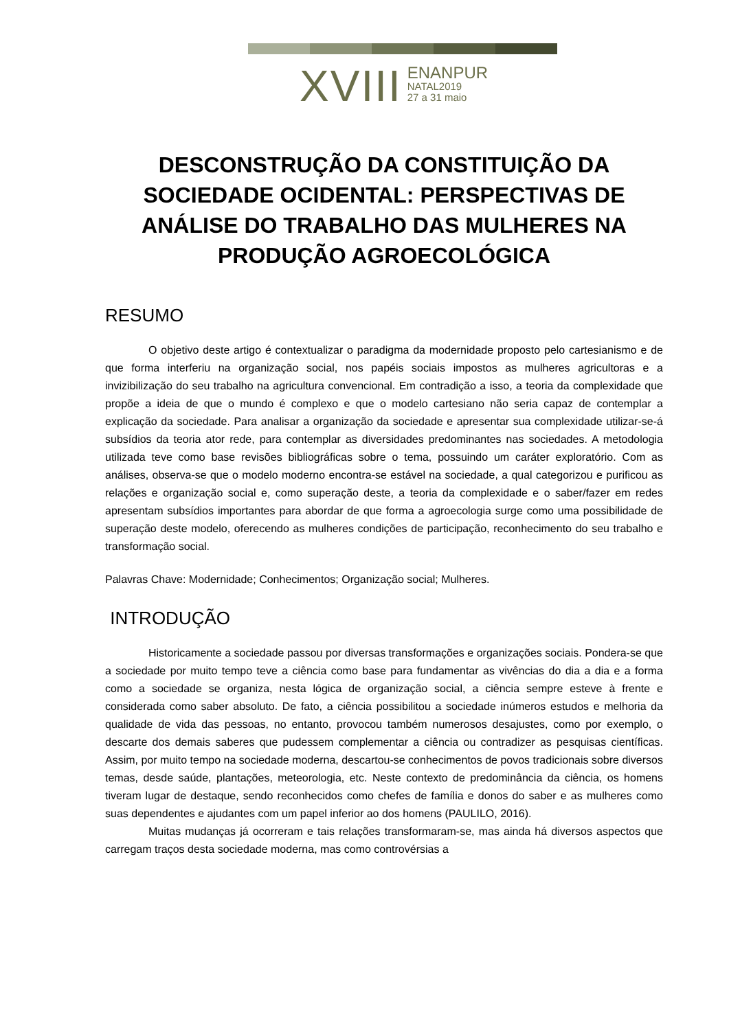XVIII
ENANPUR
NATAL2019
27 a 31 maio
DESCONSTRUÇÃO DA CONSTITUIÇÃO DA SOCIEDADE OCIDENTAL: PERSPECTIVAS DE ANÁLISE DO TRABALHO DAS MULHERES NA PRODUÇÃO AGROECOLÓGICA
RESUMO
O objetivo deste artigo é contextualizar o paradigma da modernidade proposto pelo cartesianismo e de que forma interferiu na organização social, nos papéis sociais impostos as mulheres agricultoras e a invizibilização do seu trabalho na agricultura convencional. Em contradição a isso, a teoria da complexidade que propõe a ideia de que o mundo é complexo e que o modelo cartesiano não seria capaz de contemplar a explicação da sociedade. Para analisar a organização da sociedade e apresentar sua complexidade utilizar-se-á subsídios da teoria ator rede, para contemplar as diversidades predominantes nas sociedades. A metodologia utilizada teve como base revisões bibliográficas sobre o tema, possuindo um caráter exploratório. Com as análises, observa-se que o modelo moderno encontra-se estável na sociedade, a qual categorizou e purificou as relações e organização social e, como superação deste, a teoria da complexidade e o saber/fazer em redes apresentam subsídios importantes para abordar de que forma a agroecologia surge como uma possibilidade de superação deste modelo, oferecendo as mulheres condições de participação, reconhecimento do seu trabalho e transformação social.
Palavras Chave: Modernidade; Conhecimentos; Organização social; Mulheres.
INTRODUÇÃO
Historicamente a sociedade passou por diversas transformações e organizações sociais. Pondera-se que a sociedade por muito tempo teve a ciência como base para fundamentar as vivências do dia a dia e a forma como a sociedade se organiza, nesta lógica de organização social, a ciência sempre esteve à frente e considerada como saber absoluto. De fato, a ciência possibilitou a sociedade inúmeros estudos e melhoria da qualidade de vida das pessoas, no entanto, provocou também numerosos desajustes, como por exemplo, o descarte dos demais saberes que pudessem complementar a ciência ou contradizer as pesquisas científicas. Assim, por muito tempo na sociedade moderna, descartou-se conhecimentos de povos tradicionais sobre diversos temas, desde saúde, plantações, meteorologia, etc. Neste contexto de predominância da ciência, os homens tiveram lugar de destaque, sendo reconhecidos como chefes de família e donos do saber e as mulheres como suas dependentes e ajudantes com um papel inferior ao dos homens (PAULILO, 2016).
Muitas mudanças já ocorreram e tais relações transformaram-se, mas ainda há diversos aspectos que carregam traços desta sociedade moderna, mas como controvérsias a